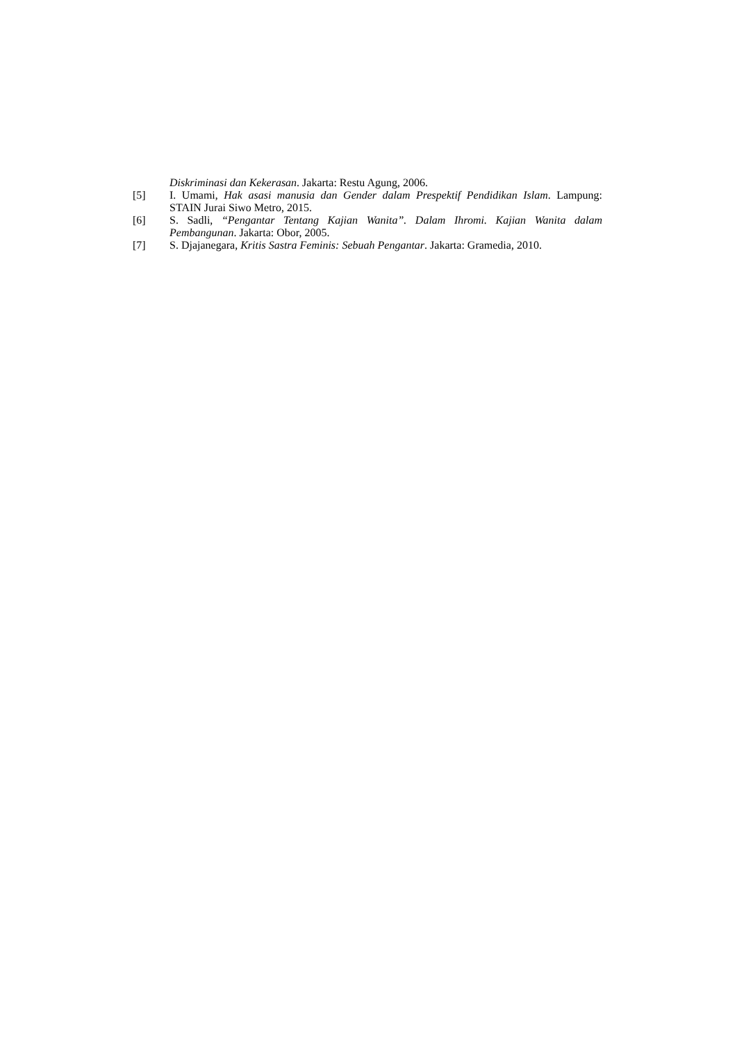Diskriminasi dan Kekerasan. Jakarta: Restu Agung, 2006.
[5] I. Umami, Hak asasi manusia dan Gender dalam Prespektif Pendidikan Islam. Lampung: STAIN Jurai Siwo Metro, 2015.
[6] S. Sadli, “Pengantar Tentang Kajian Wanita”. Dalam Ihromi. Kajian Wanita dalam Pembangunan. Jakarta: Obor, 2005.
[7] S. Djajanegara, Kritis Sastra Feminis: Sebuah Pengantar. Jakarta: Gramedia, 2010.